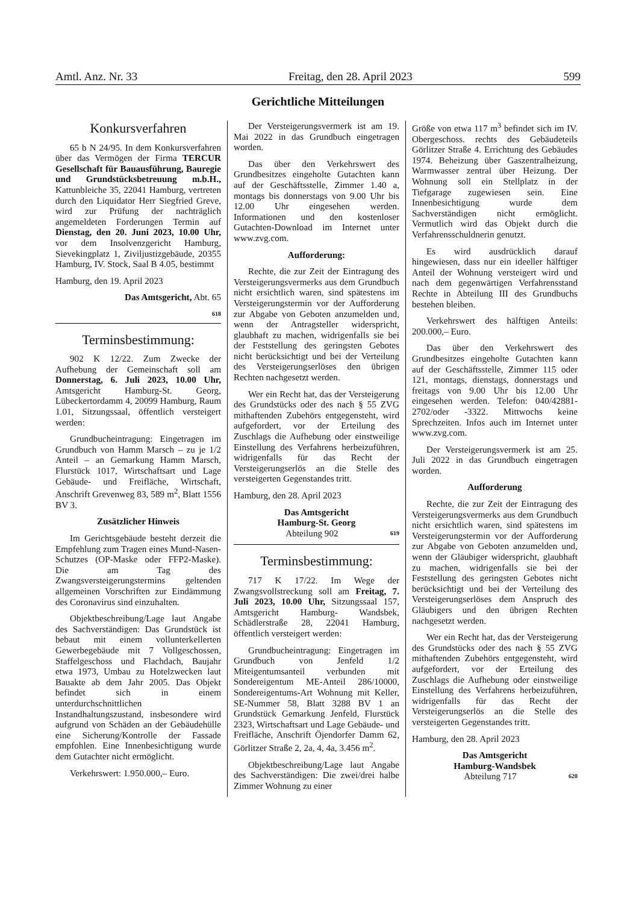Amtl. Anz. Nr. 33 Freitag, den 28. April 2023 599
Gerichtliche Mitteilungen
Konkursverfahren
65 b N 24/95. In dem Konkursverfahren über das Vermögen der Firma TERCUR Gesellschaft für Bauausführung, Bauregie und Grundstücksbetreuung m.b.H., Kattunbleiche 35, 22041 Hamburg, vertreten durch den Liquidator Herr Siegfried Greve, wird zur Prüfung der nachträglich angemeldeten Forderungen Termin auf Dienstag, den 20. Juni 2023, 10.00 Uhr, vor dem Insolvenzgericht Hamburg, Sievekingplatz 1, Ziviljustizgebäude, 20355 Hamburg, IV. Stock, Saal B 4.05, bestimmt
Hamburg, den 19. April 2023
Das Amtsgericht, Abt. 65
618
Terminsbestimmung:
902 K 12/22. Zum Zwecke der Aufhebung der Gemeinschaft soll am Donnerstag, 6. Juli 2023, 10.00 Uhr, Amtsgericht Hamburg-St. Georg, Lübeckertordamm 4, 20099 Hamburg, Raum 1.01, Sitzungssaal, öffentlich versteigert werden:
Grundbucheintragung: Eingetragen im Grundbuch von Hamm Marsch – zu je 1/2 Anteil – an Gemarkung Hamm Marsch, Flurstück 1017, Wirtschaftsart und Lage Gebäude- und Freifläche, Wirtschaft, Anschrift Grevenweg 83, 589 m<sup>2</sup>, Blatt 1556 BV 3.
Zusätzlicher Hinweis
Im Gerichtsgebäude besteht derzeit die Empfehlung zum Tragen eines Mund-Nasen-Schutzes (OP-Maske oder FFP2-Maske). Die am Tag des Zwangsversteigerungstermins geltenden allgemeinen Vorschriften zur Eindämmung des Coronavirus sind einzuhalten.
Objektbeschreibung/Lage laut Angabe des Sachverständigen: Das Grundstück ist bebaut mit einem vollunterkellerten Gewerbegebäude mit 7 Vollgeschossen, Staffelgeschoss und Flachdach, Baujahr etwa 1973, Umbau zu Hotelzwecken laut Bauakte ab dem Jahr 2005. Das Objekt befindet sich in einem unterdurchschnittlichen Instandhaltungszustand, insbesondere wird aufgrund von Schäden an der Gebäudehülle eine Sicherung/Kontrolle der Fassade empfohlen. Eine Innenbesichtigung wurde dem Gutachter nicht ermöglicht.
Verkehrswert: 1.950.000,– Euro.
Der Versteigerungsvermerk ist am 19. Mai 2022 in das Grundbuch eingetragen worden.
Das über den Verkehrswert des Grundbesitzes eingeholte Gutachten kann auf der Geschäftsstelle, Zimmer 1.40 a, montags bis donnerstags von 9.00 Uhr bis 12.00 Uhr eingesehen werden. Informationen und den kostenloser Gutachten-Download im Internet unter www.zvg.com.
Aufforderung:
Rechte, die zur Zeit der Eintragung des Versteigerungsvermerks aus dem Grundbuch nicht ersichtlich waren, sind spätestens im Versteigerungstermin vor der Aufforderung zur Abgabe von Geboten anzumelden und, wenn der Antragsteller widerspricht, glaubhaft zu machen, widrigenfalls sie bei der Feststellung des geringsten Gebotes nicht berücksichtigt und bei der Verteilung des Versteigerungserlöses den übrigen Rechten nachgesetzt werden.
Wer ein Recht hat, das der Versteigerung des Grundstücks oder des nach § 55 ZVG mithaftenden Zubehörs entgegensteht, wird aufgefordert, vor der Erteilung des Zuschlags die Aufhebung oder einstweilige Einstellung des Verfahrens herbeizuführen, widrigenfalls für das Recht der Versteigerungserlös an die Stelle des versteigerten Gegenstandes tritt.
Hamburg, den 28. April 2023
Das Amtsgericht
Hamburg-St. Georg
Abteilung 902 619
Terminsbestimmung:
717 K 17/22. Im Wege der Zwangsvollstreckung soll am Freitag, 7. Juli 2023, 10.00 Uhr, Sitzungssaal 157, Amtsgericht Hamburg- Wandsbek, Schädlerstraße 28, 22041 Hamburg, öffentlich versteigert werden:
Grundbucheintragung: Eingetragen im Grundbuch von Jenfeld 1/2 Miteigentumsanteil verbunden mit Sondereigentum ME-Anteil 286/10000, Sondereigentums-Art Wohnung mit Keller, SE-Nummer 58, Blatt 3288 BV 1 an Grundstück Gemarkung Jenfeld, Flurstück 2323, Wirtschaftsart und Lage Gebäude- und Freifläche, Anschrift Öjendorfer Damm 62, Görlitzer Straße 2, 2a, 4, 4a, 3.456 m<sup>2</sup>.
Objektbeschreibung/Lage laut Angabe des Sachverständigen: Die zwei/drei halbe Zimmer Wohnung zu einer
Größe von etwa 117 m<sup>3</sup> befindet sich im IV. Obergeschoss. rechts des Gebäudeteils Görlitzer Straße 4. Errichtung des Gebäudes 1974. Beheizung über Gaszentralheizung, Warmwasser zentral über Heizung. Der Wohnung soll ein Stellplatz in der Tiefgarage zugewiesen sein. Eine Innenbesichtigung wurde dem Sachverständigen nicht ermöglicht. Vermutlich wird das Objekt durch die Verfahrensschuldnerin genutzt.
Es wird ausdrücklich darauf hingewiesen, dass nur ein ideeller hälftiger Anteil der Wohnung versteigert wird und nach dem gegenwärtigen Verfahrensstand Rechte in Abteilung III des Grundbuchs bestehen bleiben.
Verkehrswert des hälftigen Anteils: 200.000,– Euro.
Das über den Verkehrswert des Grundbesitzes eingeholte Gutachten kann auf der Geschäftsstelle, Zimmer 115 oder 121, montags, dienstags, donnerstags und freitags von 9.00 Uhr bis 12.00 Uhr eingesehen werden. Telefon: 040/42881-2702/oder -3322. Mittwochs keine Sprechzeiten. Infos auch im Internet unter www.zvg.com.
Der Versteigerungsvermerk ist am 25. Juli 2022 in das Grundbuch eingetragen worden.
Aufforderung
Rechte, die zur Zeit der Eintragung des Versteigerungsvermerks aus dem Grundbuch nicht ersichtlich waren, sind spätestens im Versteigerungstermin vor der Aufforderung zur Abgabe von Geboten anzumelden und, wenn der Gläubiger widerspricht, glaubhaft zu machen, widrigenfalls sie bei der Feststellung des geringsten Gebotes nicht berücksichtigt und bei der Verteilung des Versteigerungserlöses dem Anspruch des Gläubigers und den übrigen Rechten nachgesetzt werden.
Wer ein Recht hat, das der Versteigerung des Grundstücks oder des nach § 55 ZVG mithaftenden Zubehörs entgegensteht, wird aufgefordert, vor der Erteilung des Zuschlags die Aufhebung oder einstweilige Einstellung des Verfahrens herbeizuführen, widrigenfalls für das Recht der Versteigerungserlös an die Stelle des versteigerten Gegenstandes tritt.
Hamburg, den 28. April 2023
Das Amtsgericht
Hamburg-Wandsbek
Abteilung 717 620